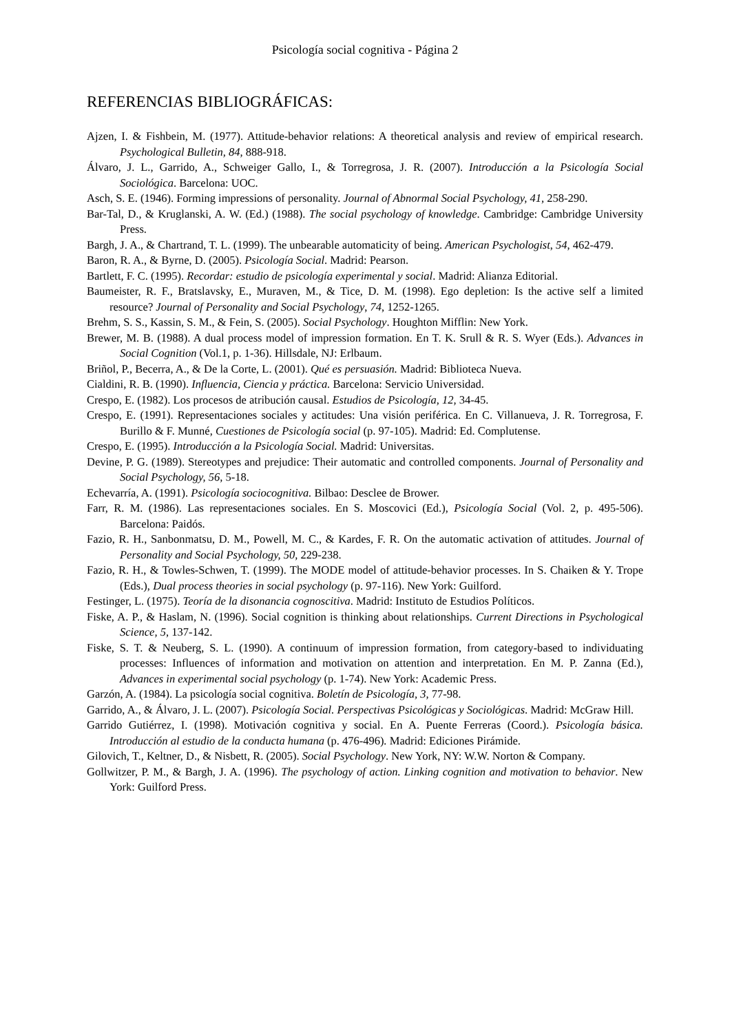Psicología social cognitiva - Página 2
REFERENCIAS BIBLIOGRÁFICAS:
Ajzen, I. & Fishbein, M. (1977). Attitude-behavior relations: A theoretical analysis and review of empirical research. Psychological Bulletin, 84, 888-918.
Álvaro, J. L., Garrido, A., Schweiger Gallo, I., & Torregrosa, J. R. (2007). Introducción a la Psicología Social Sociológica. Barcelona: UOC.
Asch, S. E. (1946). Forming impressions of personality. Journal of Abnormal Social Psychology, 41, 258-290.
Bar-Tal, D., & Kruglanski, A. W. (Ed.) (1988). The social psychology of knowledge. Cambridge: Cambridge University Press.
Bargh, J. A., & Chartrand, T. L. (1999). The unbearable automaticity of being. American Psychologist, 54, 462-479.
Baron, R. A., & Byrne, D. (2005). Psicología Social. Madrid: Pearson.
Bartlett, F. C. (1995). Recordar: estudio de psicología experimental y social. Madrid: Alianza Editorial.
Baumeister, R. F., Bratslavsky, E., Muraven, M., & Tice, D. M. (1998). Ego depletion: Is the active self a limited resource? Journal of Personality and Social Psychology, 74, 1252-1265.
Brehm, S. S., Kassin, S. M., & Fein, S. (2005). Social Psychology. Houghton Mifflin: New York.
Brewer, M. B. (1988). A dual process model of impression formation. En T. K. Srull & R. S. Wyer (Eds.). Advances in Social Cognition (Vol.1, p. 1-36). Hillsdale, NJ: Erlbaum.
Briñol, P., Becerra, A., & De la Corte, L. (2001). Qué es persuasión. Madrid: Biblioteca Nueva.
Cialdini, R. B. (1990). Influencia, Ciencia y práctica. Barcelona: Servicio Universidad.
Crespo, E. (1982). Los procesos de atribución causal. Estudios de Psicología, 12, 34-45.
Crespo, E. (1991). Representaciones sociales y actitudes: Una visión periférica. En C. Villanueva, J. R. Torregrosa, F. Burillo & F. Munné, Cuestiones de Psicología social (p. 97-105). Madrid: Ed. Complutense.
Crespo, E. (1995). Introducción a la Psicología Social. Madrid: Universitas.
Devine, P. G. (1989). Stereotypes and prejudice: Their automatic and controlled components. Journal of Personality and Social Psychology, 56, 5-18.
Echevarría, A. (1991). Psicología sociocognitiva. Bilbao: Desclee de Brower.
Farr, R. M. (1986). Las representaciones sociales. En S. Moscovici (Ed.), Psicología Social (Vol. 2, p. 495-506). Barcelona: Paidós.
Fazio, R. H., Sanbonmatsu, D. M., Powell, M. C., & Kardes, F. R. On the automatic activation of attitudes. Journal of Personality and Social Psychology, 50, 229-238.
Fazio, R. H., & Towles-Schwen, T. (1999). The MODE model of attitude-behavior processes. In S. Chaiken & Y. Trope (Eds.), Dual process theories in social psychology (p. 97-116). New York: Guilford.
Festinger, L. (1975). Teoría de la disonancia cognoscitiva. Madrid: Instituto de Estudios Políticos.
Fiske, A. P., & Haslam, N. (1996). Social cognition is thinking about relationships. Current Directions in Psychological Science, 5, 137-142.
Fiske, S. T. & Neuberg, S. L. (1990). A continuum of impression formation, from category-based to individuating processes: Influences of information and motivation on attention and interpretation. En M. P. Zanna (Ed.), Advances in experimental social psychology (p. 1-74). New York: Academic Press.
Garzón, A. (1984). La psicología social cognitiva. Boletín de Psicología, 3, 77-98.
Garrido, A., & Álvaro, J. L. (2007). Psicología Social. Perspectivas Psicológicas y Sociológicas. Madrid: McGraw Hill.
Garrido Gutiérrez, I. (1998). Motivación cognitiva y social. En A. Puente Ferreras (Coord.). Psicología básica. Introducción al estudio de la conducta humana (p. 476-496). Madrid: Ediciones Pirámide.
Gilovich, T., Keltner, D., & Nisbett, R. (2005). Social Psychology. New York, NY: W.W. Norton & Company.
Gollwitzer, P. M., & Bargh, J. A. (1996). The psychology of action. Linking cognition and motivation to behavior. New York: Guilford Press.